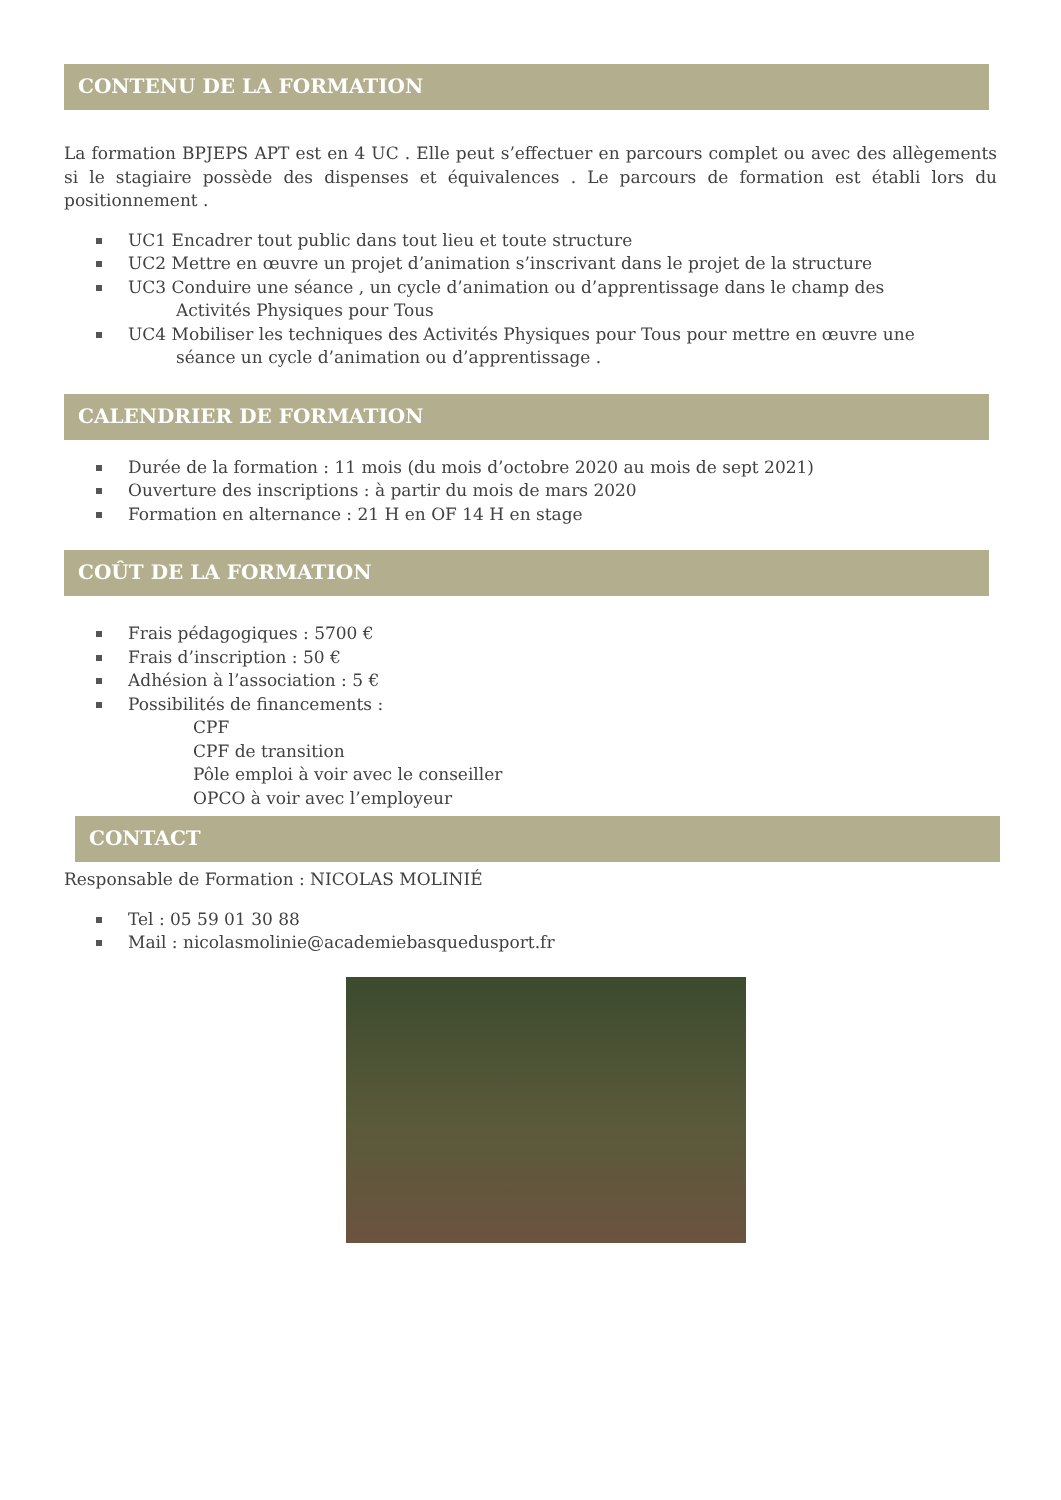CONTENU DE LA FORMATION
La formation BPJEPS APT est en 4 UC . Elle peut s’effectuer en parcours complet ou avec des allègements si le stagiaire possède des dispenses et équivalences . Le parcours de formation est établi lors du positionnement .
UC1 Encadrer tout public dans tout lieu et toute structure
UC2 Mettre en œuvre un projet d’animation s’inscrivant dans le projet de la structure
UC3 Conduire une séance , un cycle d’animation ou d’apprentissage dans le champ des
Activités Physiques pour Tous
UC4 Mobiliser les techniques des Activités Physiques pour Tous pour mettre en œuvre une
séance un cycle d’animation ou d’apprentissage .
CALENDRIER DE FORMATION
Durée de la formation : 11 mois (du mois d’octobre 2020 au mois de sept 2021)
Ouverture des inscriptions : à partir du mois de mars 2020
Formation en alternance : 21 H en OF 14 H en stage
COÛT DE LA FORMATION
Frais pédagogiques : 5700 €
Frais d’inscription : 50 €
Adhésion à l’association : 5 €
Possibilités de financements :
CPF
CPF de transition
Pôle emploi à voir avec le conseiller
OPCO à voir avec l’employeur
CONTACT
Responsable de Formation : NICOLAS MOLINIÉ
Tel : 05 59 01 30 88
Mail : nicolasmolinie@academiebasquedusport.fr